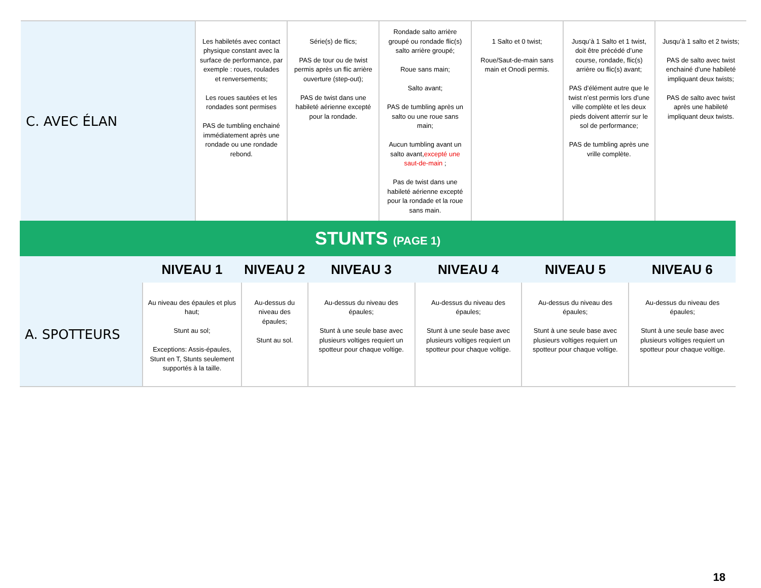| C. AVEC ÉLAN | Les habiletés avec contact physique constant avec la surface de performance, par exemple : roues, roulades et renversements; Les roues sautées et les rondades sont permises PAS de tumbling enchainé immédiatement après une rondade ou une rondade rebond. | Série(s) de flics; PAS de tour ou de twist permis après un flic arrière ouverture (step-out); PAS de twist dans une habileté aérienne excepté pour la rondade. | Rondade salto arrière groupé ou rondade flic(s) salto arrière groupé; Roue sans main; Salto avant; PAS de tumbling après un salto ou une roue sans main; Aucun tumbling avant un salto avant, excepté une saut-de-main ; Pas de twist dans une habileté aérienne excepté pour la rondade et la roue sans main. | 1 Salto et 0 twist; Roue/Saut-de-main sans main et Onodi permis. | Jusqu’à 1 Salto et 1 twist, doit être précédé d’une course, rondade, flic(s) arrière ou flic(s) avant; PAS d’élément autre que le twist n’est permis lors d’une ville complète et les deux pieds doivent atterrir sur le sol de performance; PAS de tumbling après une vrille complète. | Jusqu’à 1 salto et 2 twists; PAS de salto avec twist enchainé d’une habileté impliquant deux twists; PAS de salto avec twist après une habileté impliquant deux twists. |
STUNTS (PAGE 1)
| | NIVEAU 1 | NIVEAU 2 | NIVEAU 3 | NIVEAU 4 | NIVEAU 5 | NIVEAU 6 |
| --- | --- | --- | --- | --- | --- | --- |
| A. SPOTTEURS | Au niveau des épaules et plus haut; Stunt au sol; Exceptions: Assis-épaules, Stunt en T, Stunts seulement supportés à la taille. | Au-dessus du niveau des épaules; Stunt au sol. | Au-dessus du niveau des épaules; Stunt à une seule base avec plusieurs voltiges requiert un spotteur pour chaque voltige. | Au-dessus du niveau des épaules; Stunt à une seule base avec plusieurs voltiges requiert un spotteur pour chaque voltige. | Au-dessus du niveau des épaules; Stunt à une seule base avec plusieurs voltiges requiert un spotteur pour chaque voltige. | Au-dessus du niveau des épaules; Stunt à une seule base avec plusieurs voltiges requiert un spotteur pour chaque voltige. |
18